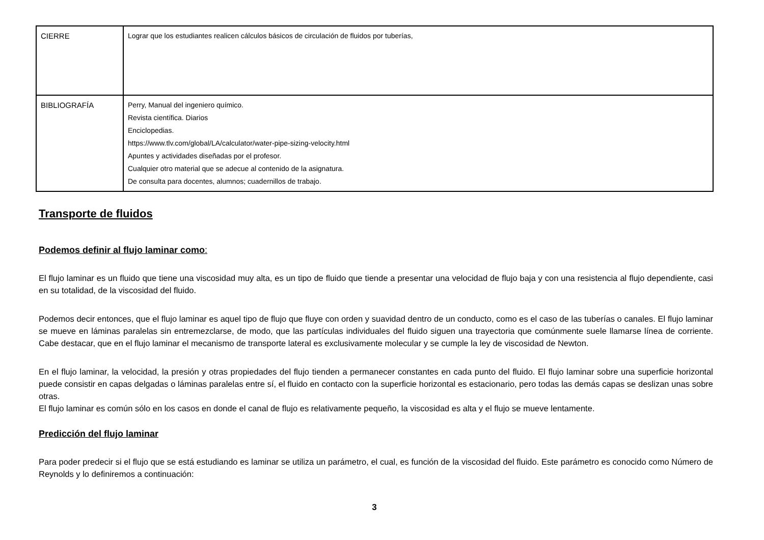| CIERRE | Lograr que los estudiantes realicen cálculos básicos de circulación de fluidos por tuberías, |
| BIBLIOGRAFÍA | Perry, Manual del ingeniero químico. Revista científica. Diarios Enciclopedias. https://www.tlv.com/global/LA/calculator/water-pipe-sizing-velocity.html Apuntes y actividades diseñadas por el profesor. Cualquier otro material que se adecue al contenido de la asignatura. De consulta para docentes, alumnos; cuadernillos de trabajo. |
Transporte de fluidos
Podemos definir al flujo laminar como:
El flujo laminar es un fluido que tiene una viscosidad muy alta, es un tipo de fluido que tiende a presentar una velocidad de flujo baja y con una resistencia al flujo dependiente, casi en su totalidad, de la viscosidad del fluido.
Podemos decir entonces, que el flujo laminar es aquel tipo de flujo que fluye con orden y suavidad dentro de un conducto, como es el caso de las tuberías o canales. El flujo laminar se mueve en láminas paralelas sin entremezclarse, de modo, que las partículas individuales del fluido siguen una trayectoria que comúnmente suele llamarse línea de corriente. Cabe destacar, que en el flujo laminar el mecanismo de transporte lateral es exclusivamente molecular y se cumple la ley de viscosidad de Newton.
En el flujo laminar, la velocidad, la presión y otras propiedades del flujo tienden a permanecer constantes en cada punto del fluido. El flujo laminar sobre una superficie horizontal puede consistir en capas delgadas o láminas paralelas entre sí, el fluido en contacto con la superficie horizontal es estacionario, pero todas las demás capas se deslizan unas sobre otras.
El flujo laminar es común sólo en los casos en donde el canal de flujo es relativamente pequeño, la viscosidad es alta y el flujo se mueve lentamente.
Predicción del flujo laminar
Para poder predecir si el flujo que se está estudiando es laminar se utiliza un parámetro, el cual, es función de la viscosidad del fluido. Este parámetro es conocido como Número de Reynolds y lo definiremos a continuación:
3